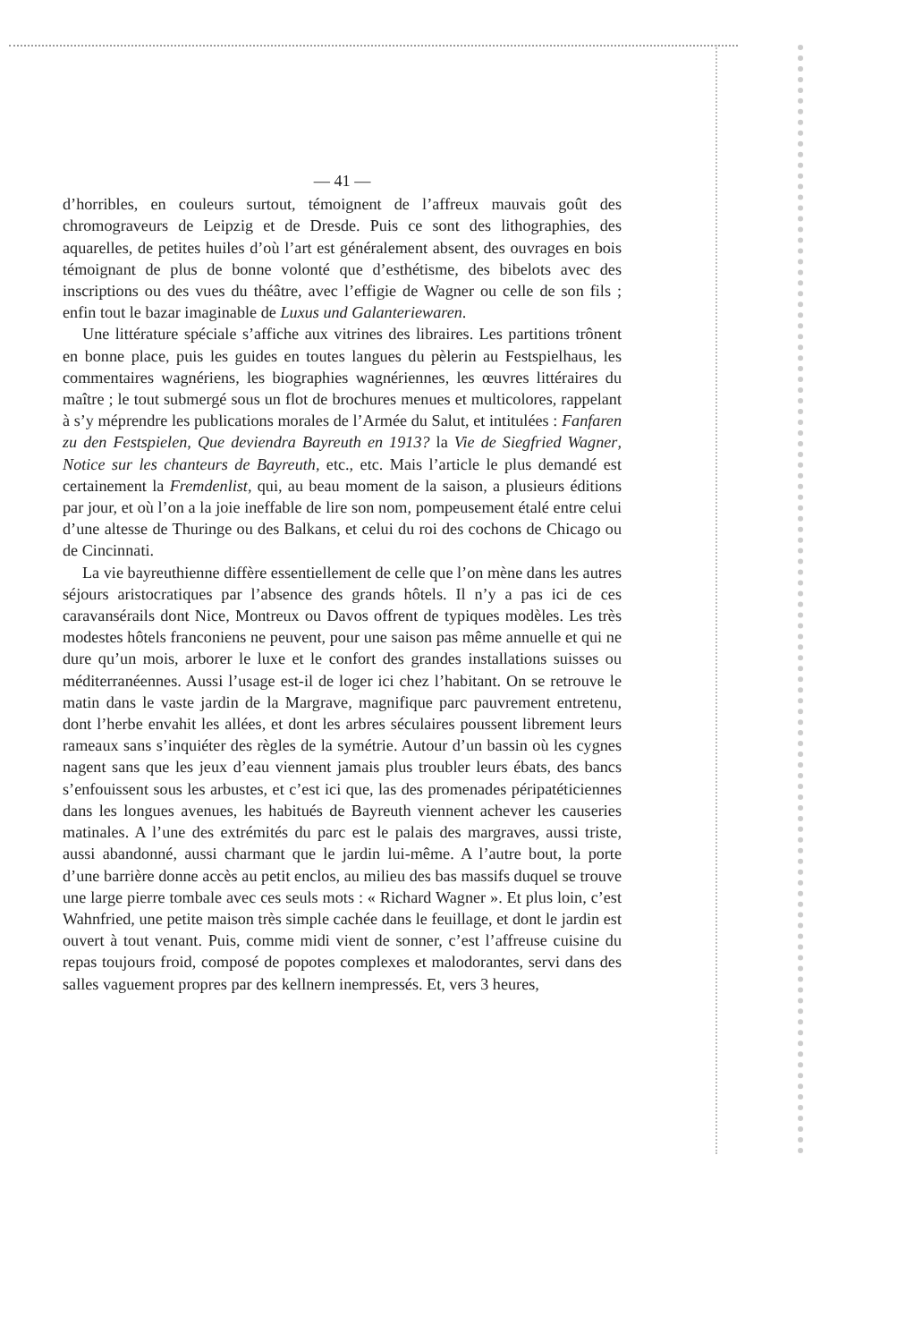— 41 —
d’horribles, en couleurs surtout, témoignent de l’affreux mauvais goût des chromograveurs de Leipzig et de Dresde. Puis ce sont des lithographies, des aquarelles, de petites huiles d’où l’art est généralement absent, des ouvrages en bois témoignant de plus de bonne volonté que d’esthétisme, des bibelots avec des inscriptions ou des vues du théâtre, avec l’effigie de Wagner ou celle de son fils ; enfin tout le bazar imaginable de Luxus und Galanteriewaren.
Une littérature spéciale s’affiche aux vitrines des libraires. Les partitions trônent en bonne place, puis les guides en toutes langues du pèlerin au Festspielhaus, les commentaires wagnériens, les biographies wagnériennes, les œuvres littéraires du maître ; le tout submergé sous un flot de brochures menues et multicolores, rappelant à s’y méprendre les publications morales de l’Armée du Salut, et intitulées : Fanfaren zu den Festspielen, Que deviendra Bayreuth en 1913? la Vie de Siegfried Wagner, Notice sur les chanteurs de Bayreuth, etc., etc. Mais l’article le plus demandé est certainement la Fremdenlist, qui, au beau moment de la saison, a plusieurs éditions par jour, et où l’on a la joie ineffable de lire son nom, pompeusement étalé entre celui d’une altesse de Thuringe ou des Balkans, et celui du roi des cochons de Chicago ou de Cincinnati.
La vie bayreuthienne diffère essentiellement de celle que l’on mène dans les autres séjours aristocratiques par l’absence des grands hôtels. Il n’y a pas ici de ces caravansérails dont Nice, Montreux ou Davos offrent de typiques modèles. Les très modestes hôtels franconiens ne peuvent, pour une saison pas même annuelle et qui ne dure qu’un mois, arborer le luxe et le confort des grandes installations suisses ou méditerranéennes. Aussi l’usage est-il de loger ici chez l’habitant. On se retrouve le matin dans le vaste jardin de la Margrave, magnifique parc pauvrement entretenu, dont l’herbe envahit les allées, et dont les arbres séculaires poussent librement leurs rameaux sans s’inquiéter des règles de la symétrie. Autour d’un bassin où les cygnes nagent sans que les jeux d’eau viennent jamais plus troubler leurs ébats, des bancs s’enfouissent sous les arbustes, et c’est ici que, las des promenades péripatéticiennes dans les longues avenues, les habitués de Bayreuth viennent achever les causeries matinales. A l’une des extrémités du parc est le palais des margraves, aussi triste, aussi abandonné, aussi charmant que le jardin lui-même. A l’autre bout, la porte d’une barrière donne accès au petit enclos, au milieu des bas massifs duquel se trouve une large pierre tombale avec ces seuls mots : « Richard Wagner ». Et plus loin, c’est Wahnfried, une petite maison très simple cachée dans le feuillage, et dont le jardin est ouvert à tout venant. Puis, comme midi vient de sonner, c’est l’affreuse cuisine du repas toujours froid, composé de popotes complexes et malodorantes, servi dans des salles vaguement propres par des kellnern inempressés. Et, vers 3 heures,